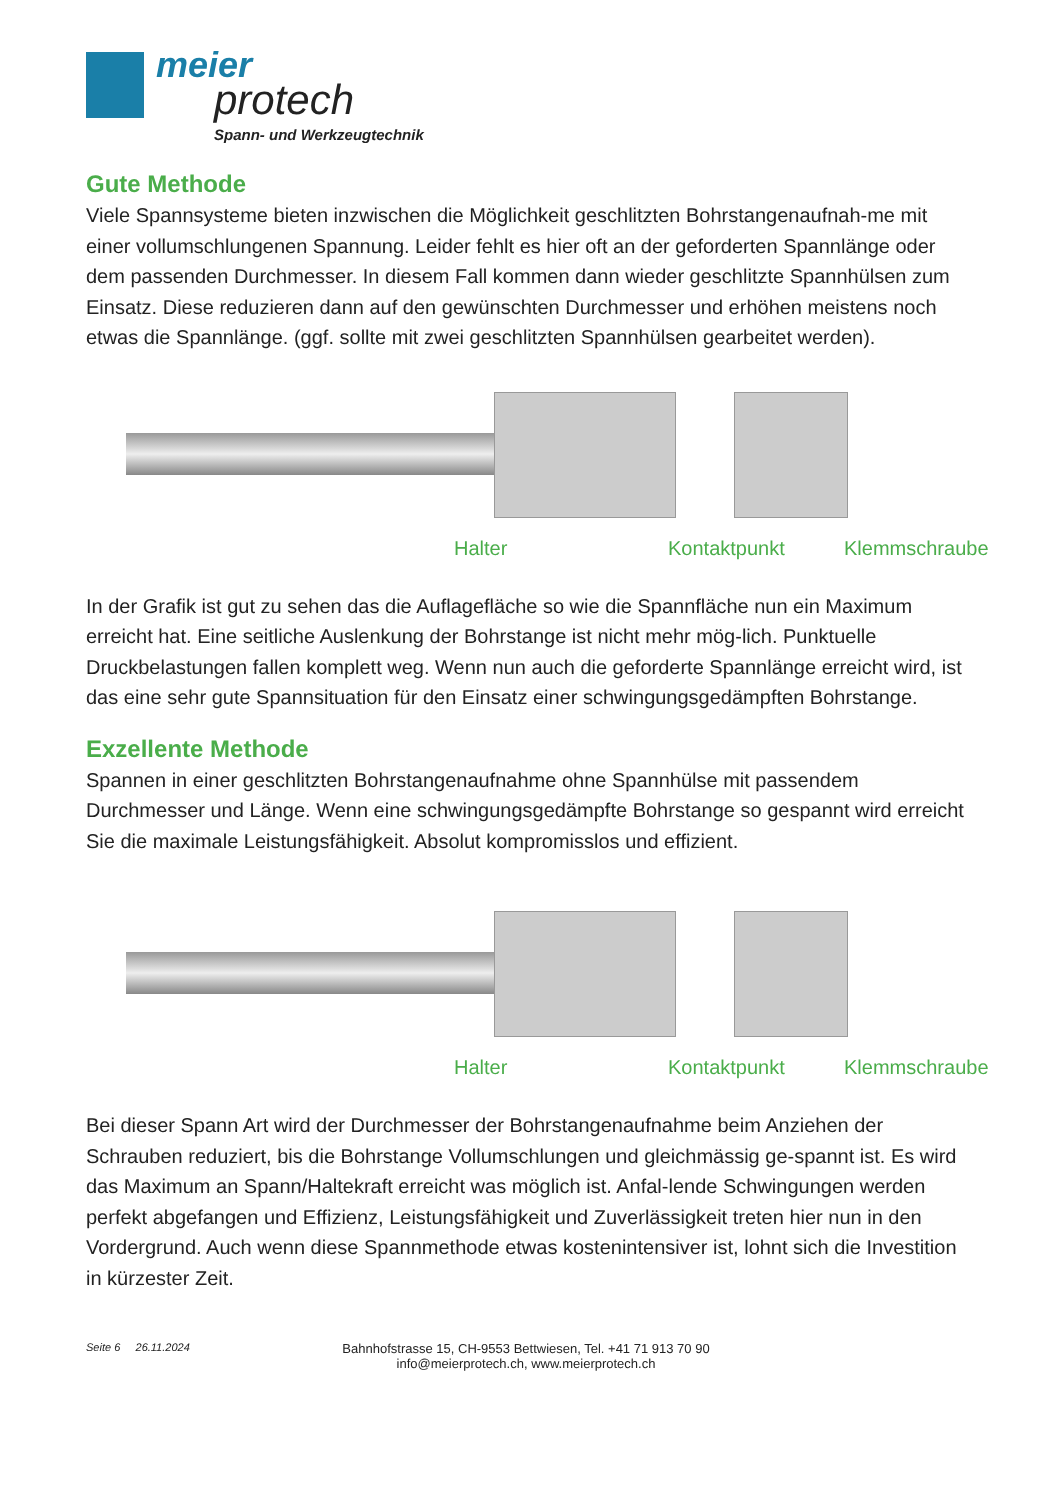meier
protech
Spann- und Werkzeugtechnik
Gute Methode
Viele Spannsysteme bieten inzwischen die Möglichkeit geschlitzten Bohrstangenaufnah-me mit einer vollumschlungenen Spannung. Leider fehlt es hier oft an der geforderten Spannlänge oder dem passenden Durchmesser. In diesem Fall kommen dann wieder geschlitzte Spannhülsen zum Einsatz. Diese reduzieren dann auf den gewünschten Durchmesser und erhöhen meistens noch etwas die Spannlänge. (ggf. sollte mit zwei geschlitzten Spannhülsen gearbeitet werden).
Halter Kontaktpunkt Klemmschraube
In der Grafik ist gut zu sehen das die Auflagefläche so wie die Spannfläche nun ein Maximum erreicht hat. Eine seitliche Auslenkung der Bohrstange ist nicht mehr mög-lich. Punktuelle Druckbelastungen fallen komplett weg. Wenn nun auch die geforderte Spannlänge erreicht wird, ist das eine sehr gute Spannsituation für den Einsatz einer schwingungsgedämpften Bohrstange.
Exzellente Methode
Spannen in einer geschlitzten Bohrstangenaufnahme ohne Spannhülse mit passendem Durchmesser und Länge. Wenn eine schwingungsgedämpfte Bohrstange so gespannt wird erreicht Sie die maximale Leistungsfähigkeit. Absolut kompromisslos und effizient.
Halter Kontaktpunkt Klemmschraube
Bei dieser Spann Art wird der Durchmesser der Bohrstangenaufnahme beim Anziehen der Schrauben reduziert, bis die Bohrstange Vollumschlungen und gleichmässig ge-spannt ist. Es wird das Maximum an Spann/Haltekraft erreicht was möglich ist. Anfal-lende Schwingungen werden perfekt abgefangen und Effizienz, Leistungsfähigkeit und Zuverlässigkeit treten hier nun in den Vordergrund. Auch wenn diese Spannmethode etwas kostenintensiver ist, lohnt sich die Investition in kürzester Zeit.
Seite 6 26.11.2024
Bahnhofstrasse 15, CH-9553 Bettwiesen, Tel. +41 71 913 70 90
info@meierprotech.ch, www.meierprotech.ch